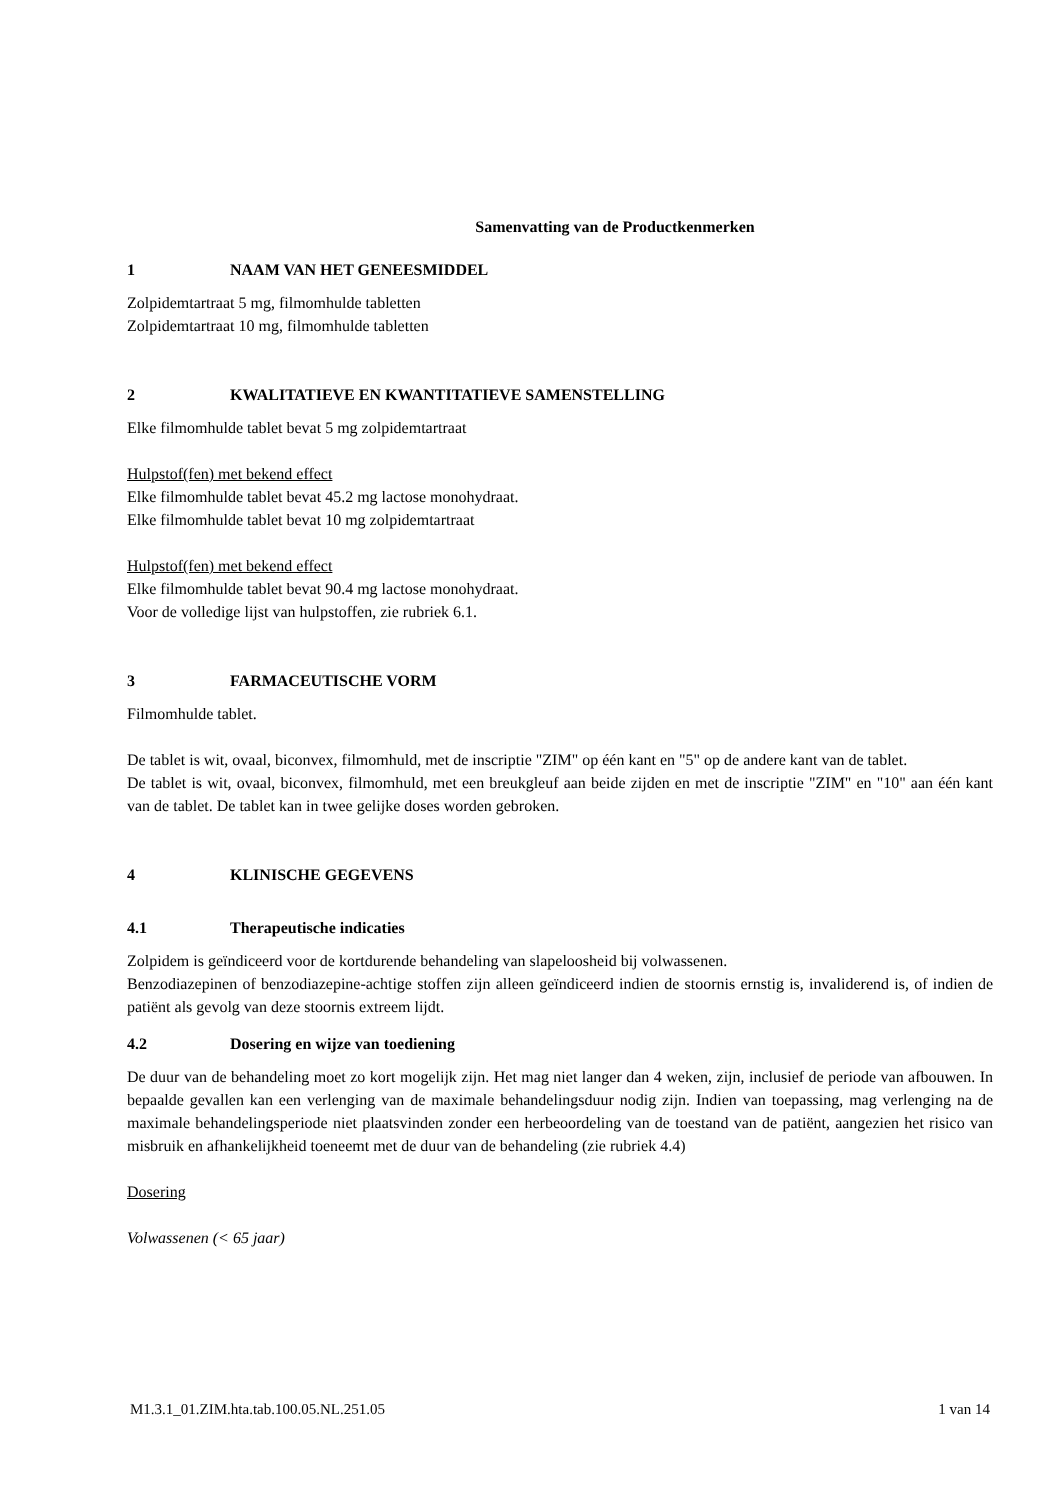Samenvatting van de Productkenmerken
1 NAAM VAN HET GENEESMIDDEL
Zolpidemtartraat 5 mg, filmomhulde tabletten
Zolpidemtartraat 10 mg, filmomhulde tabletten
2 KWALITATIEVE EN KWANTITATIEVE SAMENSTELLING
Elke filmomhulde tablet bevat 5 mg zolpidemtartraat
Hulpstof(fen) met bekend effect
Elke filmomhulde tablet bevat 45.2 mg lactose monohydraat.
Elke filmomhulde tablet bevat 10 mg zolpidemtartraat
Hulpstof(fen) met bekend effect
Elke filmomhulde tablet bevat 90.4 mg lactose monohydraat.
Voor de volledige lijst van hulpstoffen, zie rubriek 6.1.
3 FARMACEUTISCHE VORM
Filmomhulde tablet.
De tablet is wit, ovaal, biconvex, filmomhuld, met de inscriptie "ZIM" op één kant en "5" op de andere kant van de tablet.
De tablet is wit, ovaal, biconvex, filmomhuld, met een breukgleuf aan beide zijden en met de inscriptie "ZIM" en "10" aan één kant van de tablet. De tablet kan in twee gelijke doses worden gebroken.
4 KLINISCHE GEGEVENS
4.1 Therapeutische indicaties
Zolpidem is geïndiceerd voor de kortdurende behandeling van slapeloosheid bij volwassenen.
Benzodiazepinen of benzodiazepine-achtige stoffen zijn alleen geïndiceerd indien de stoornis ernstig is, invaliderend is, of indien de patiënt als gevolg van deze stoornis extreem lijdt.
4.2 Dosering en wijze van toediening
De duur van de behandeling moet zo kort mogelijk zijn. Het mag niet langer dan 4 weken, zijn, inclusief de periode van afbouwen. In bepaalde gevallen kan een verlenging van de maximale behandelingsduur nodig zijn. Indien van toepassing, mag verlenging na de maximale behandelingsperiode niet plaatsvinden zonder een herbeoordeling van de toestand van de patiënt, aangezien het risico van misbruik en afhankelijkheid toeneemt met de duur van de behandeling (zie rubriek 4.4)
Dosering
Volwassenen (< 65 jaar)
M1.3.1_01.ZIM.hta.tab.100.05.NL.251.05 1 van 14